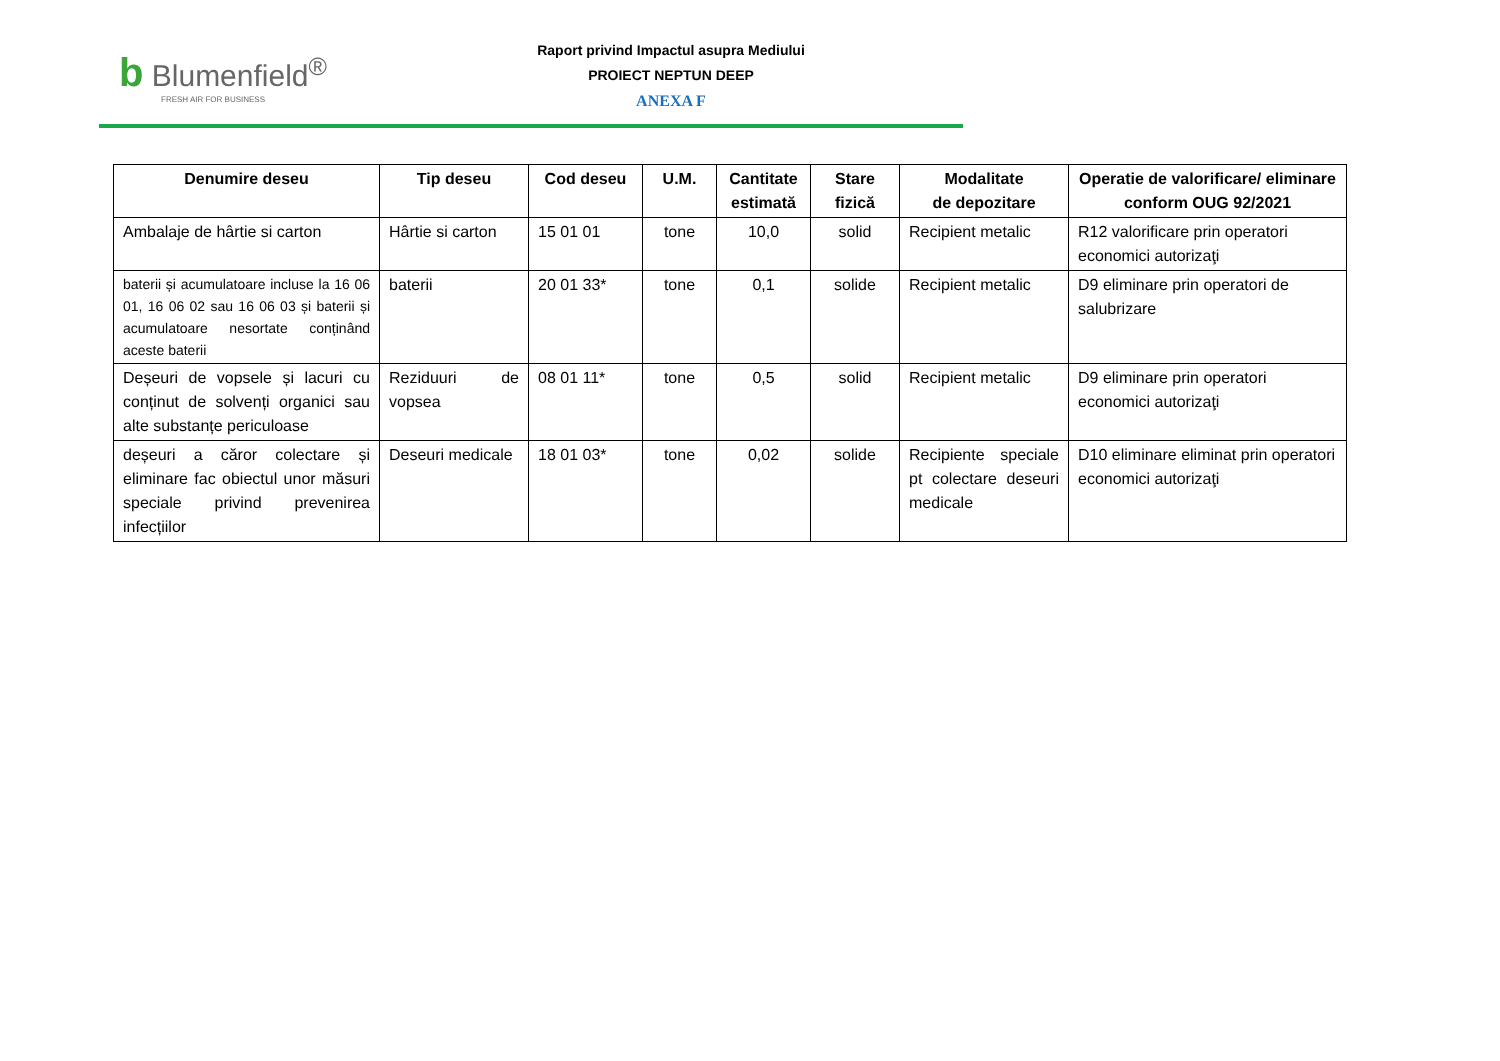b Blumenfield<sup>®</sup>
FRESH AIR FOR BUSINESS
Raport privind Impactul asupra Mediului
PROIECT NEPTUN DEEP
ANEXA F
| Denumire deseu | Tip deseu | Cod deseu | U.M. | Cantitate estimată | Stare fizică | Modalitate de depozitare | Operatie de valorificare/ eliminare conform OUG 92/2021 |
| --- | --- | --- | --- | --- | --- | --- | --- |
| Ambalaje de hârtie si carton | Hârtie si carton | 15 01 01 | tone | 10,0 | solid | Recipient metalic | R12 valorificare prin operatori economici autorizaţi |
| baterii și acumulatoare incluse la 16 06 01, 16 06 02 sau 16 06 03 și baterii și acumulatoare nesortate conținând aceste baterii | baterii | 20 01 33* | tone | 0,1 | solide | Recipient metalic | D9 eliminare prin operatori de salubrizare |
| Deșeuri de vopsele și lacuri cu conținut de solvenți organici sau alte substanțe periculoase | Reziduuri de vopsea | 08 01 11* | tone | 0,5 | solid | Recipient metalic | D9 eliminare prin operatori economici autorizaţi |
| deșeuri a căror colectare și eliminare fac obiectul unor măsuri speciale privind prevenirea infecțiilor | Deseuri medicale | 18 01 03* | tone | 0,02 | solide | Recipiente speciale pt colectare deseuri medicale | D10 eliminare eliminat prin operatori economici autorizaţi |